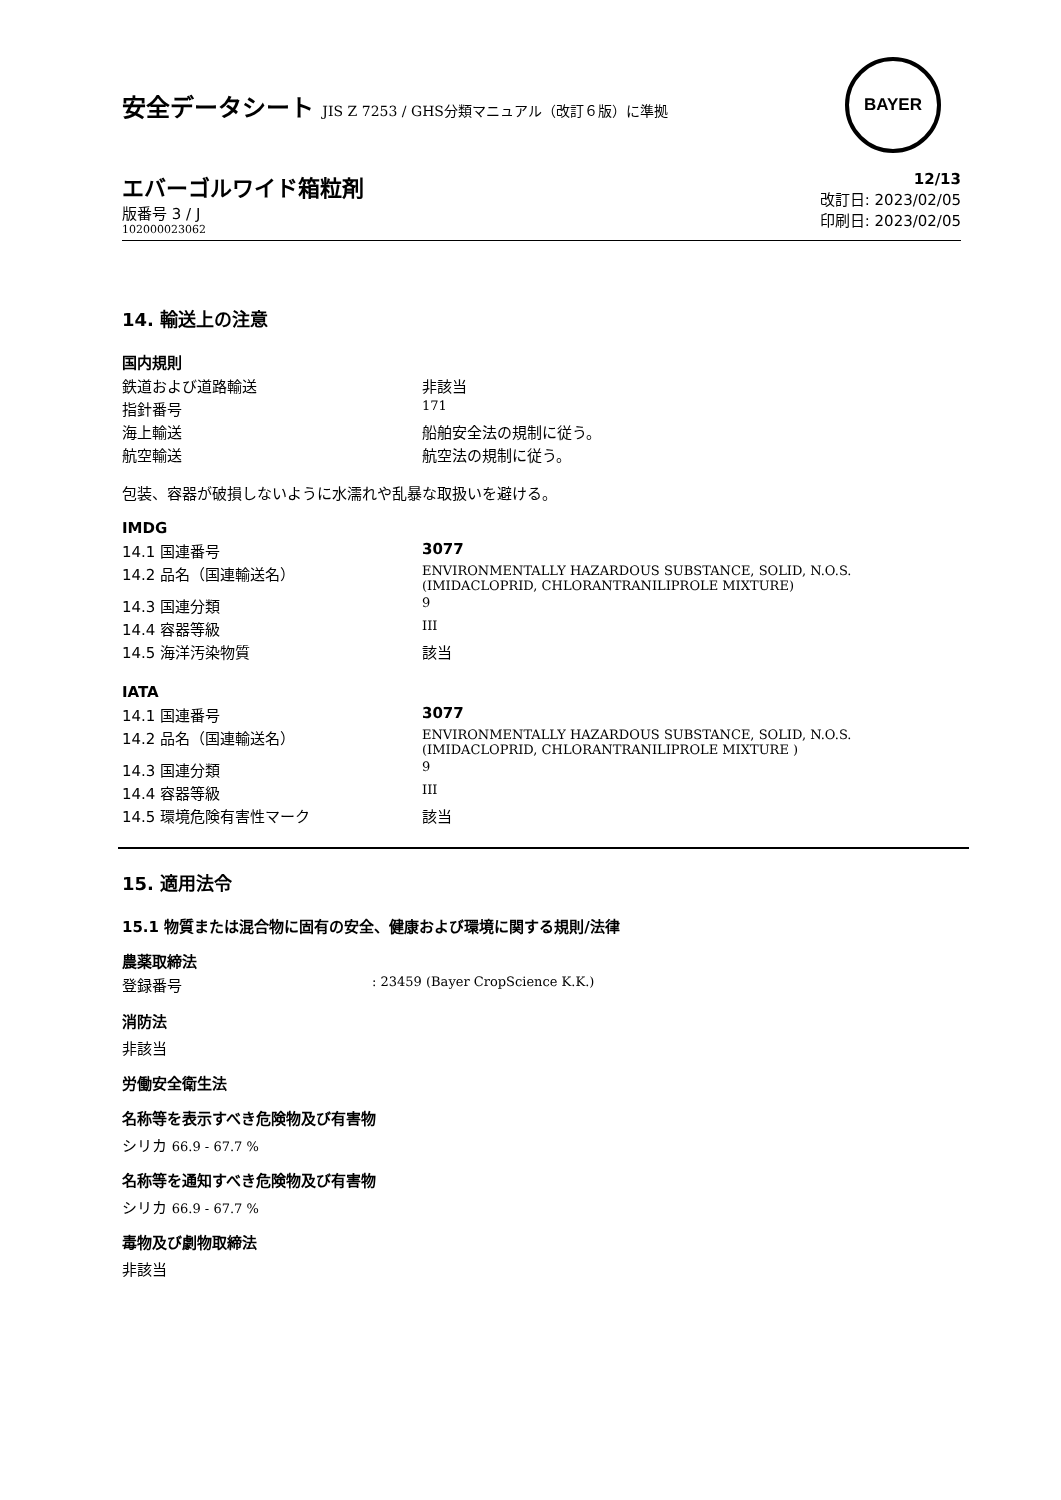安全データシート JIS Z 7253 / GHS分類マニュアル（改訂６版）に準拠
BAYER
エバーゴルワイド箱粒剤
版番号 3 / J
102000023062
12/13
改訂日: 2023/02/05
印刷日: 2023/02/05
14. 輸送上の注意
国内規則
| 鉄道および道路輸送 | 非該当 |
| 指針番号 | 171 |
| 海上輸送 | 船舶安全法の規制に従う。 |
| 航空輸送 | 航空法の規制に従う。 |
包装、容器が破損しないように水濡れや乱暴な取扱いを避ける。
IMDG
| 14.1 国連番号 | 3077 |
| 14.2 品名（国連輸送名） | ENVIRONMENTALLY HAZARDOUS SUBSTANCE, SOLID, N.O.S. (IMIDACLOPRID, CHLORANTRANILIPROLE MIXTURE) |
| 14.3 国連分類 | 9 |
| 14.4 容器等級 | III |
| 14.5 海洋汚染物質 | 該当 |
IATA
| 14.1 国連番号 | 3077 |
| 14.2 品名（国連輸送名） | ENVIRONMENTALLY HAZARDOUS SUBSTANCE, SOLID, N.O.S. (IMIDACLOPRID, CHLORANTRANILIPROLE MIXTURE ) |
| 14.3 国連分類 | 9 |
| 14.4 容器等級 | III |
| 14.5 環境危険有害性マーク | 該当 |
15. 適用法令
15.1 物質または混合物に固有の安全、健康および環境に関する規則/法律
農薬取締法
| 登録番号 | : 23459 (Bayer CropScience K.K.) |
消防法
非該当
労働安全衛生法
名称等を表示すべき危険物及び有害物
シリカ 66.9 - 67.7 %
名称等を通知すべき危険物及び有害物
シリカ 66.9 - 67.7 %
毒物及び劇物取締法
非該当